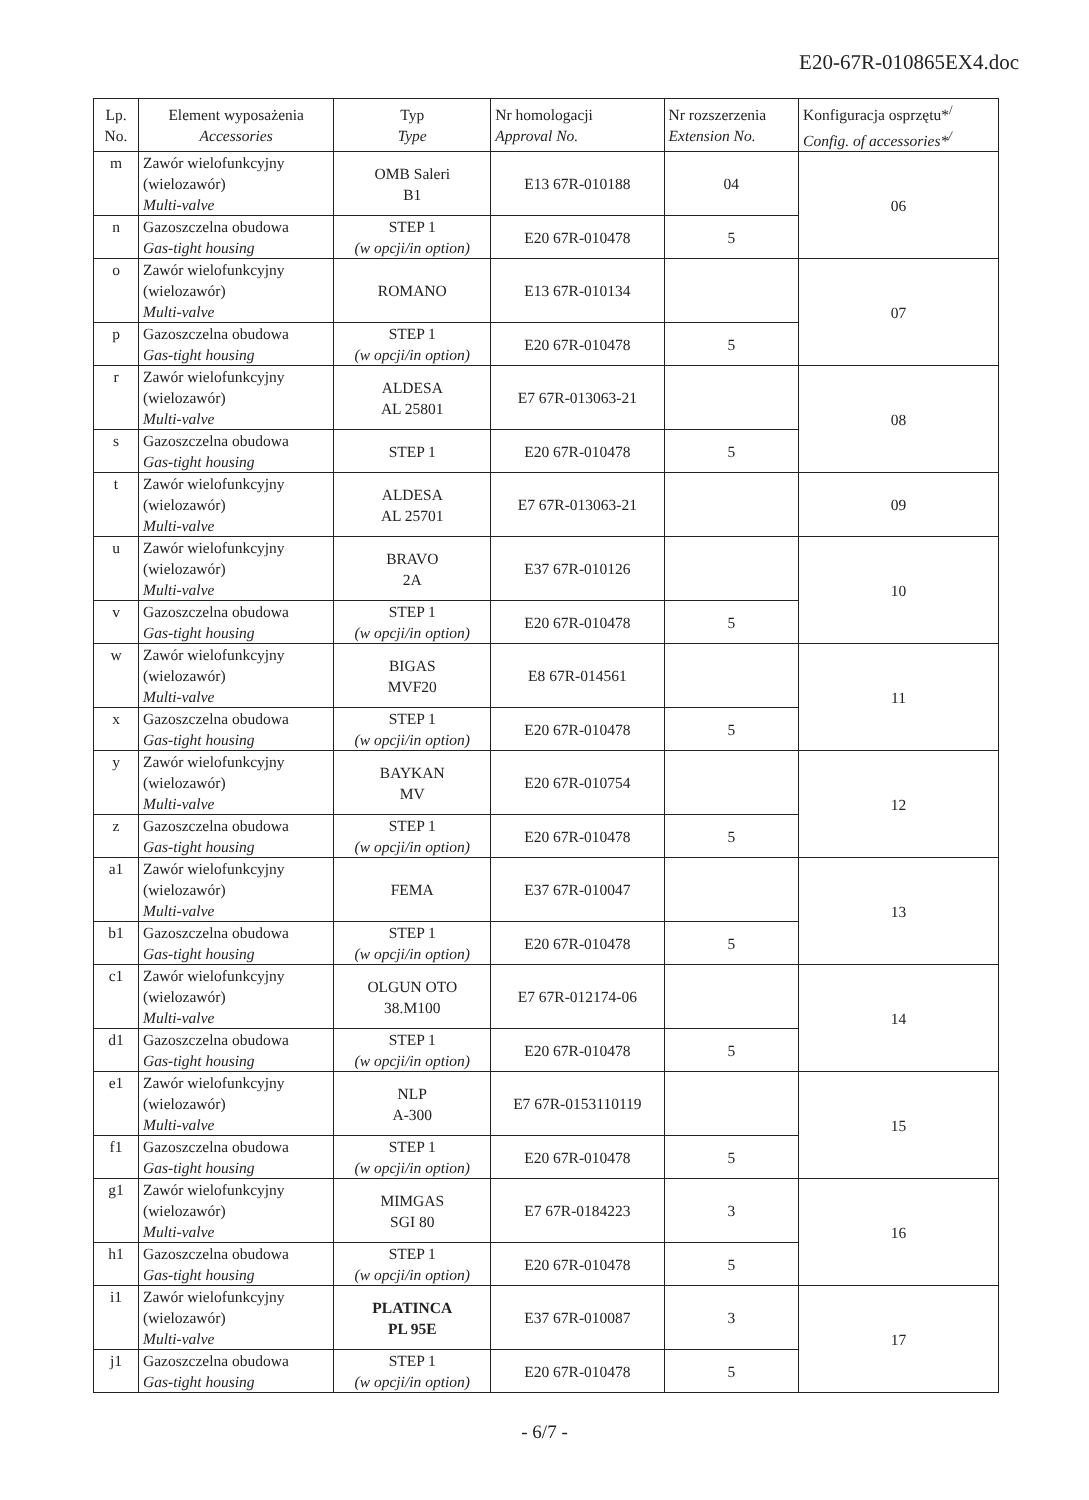E20-67R-010865EX4.doc
| Lp. No. | Element wyposażenia Accessories | Typ Type | Nr homologacji Approval No. | Nr rozszerzenia Extension No. | Konfiguracja osprzętu*<sup>/</sup> Config. of accessories*<sup>/</sup> |
| --- | --- | --- | --- | --- | --- |
| m | Zawór wielofunkcyjny (wielozawór) Multi-valve | OMB Saleri B1 | E13 67R-010188 | 04 | 06 |
| n | Gazoszczelna obudowa Gas-tight housing | STEP 1 (w opcji/in option) | E20 67R-010478 | 5 | |
| o | Zawór wielofunkcyjny (wielozawór) Multi-valve | ROMANO | E13 67R-010134 | | 07 |
| p | Gazoszczelna obudowa Gas-tight housing | STEP 1 (w opcji/in option) | E20 67R-010478 | 5 | |
| r | Zawór wielofunkcyjny (wielozawór) Multi-valve | ALDESA AL 25801 | E7 67R-013063-21 | | 08 |
| s | Gazoszczelna obudowa Gas-tight housing | STEP 1 | E20 67R-010478 | 5 | |
| t | Zawór wielofunkcyjny (wielozawór) Multi-valve | ALDESA AL 25701 | E7 67R-013063-21 | | 09 |
| u | Zawór wielofunkcyjny (wielozawór) Multi-valve | BRAVO 2A | E37 67R-010126 | | 10 |
| v | Gazoszczelna obudowa Gas-tight housing | STEP 1 (w opcji/in option) | E20 67R-010478 | 5 | |
| w | Zawór wielofunkcyjny (wielozawór) Multi-valve | BIGAS MVF20 | E8 67R-014561 | | 11 |
| x | Gazoszczelna obudowa Gas-tight housing | STEP 1 (w opcji/in option) | E20 67R-010478 | 5 | |
| y | Zawór wielofunkcyjny (wielozawór) Multi-valve | BAYKAN MV | E20 67R-010754 | | 12 |
| z | Gazoszczelna obudowa Gas-tight housing | STEP 1 (w opcji/in option) | E20 67R-010478 | 5 | |
| a1 | Zawór wielofunkcyjny (wielozawór) Multi-valve | FEMA | E37 67R-010047 | | 13 |
| b1 | Gazoszczelna obudowa Gas-tight housing | STEP 1 (w opcji/in option) | E20 67R-010478 | 5 | |
| c1 | Zawór wielofunkcyjny (wielozawór) Multi-valve | OLGUN OTO 38.M100 | E7 67R-012174-06 | | 14 |
| d1 | Gazoszczelna obudowa Gas-tight housing | STEP 1 (w opcji/in option) | E20 67R-010478 | 5 | |
| e1 | Zawór wielofunkcyjny (wielozawór) Multi-valve | NLP A-300 | E7 67R-0153110119 | | 15 |
| f1 | Gazoszczelna obudowa Gas-tight housing | STEP 1 (w opcji/in option) | E20 67R-010478 | 5 | |
| g1 | Zawór wielofunkcyjny (wielozawór) Multi-valve | MIMGAS SGI 80 | E7 67R-0184223 | 3 | 16 |
| h1 | Gazoszczelna obudowa Gas-tight housing | STEP 1 (w opcji/in option) | E20 67R-010478 | 5 | |
| i1 | Zawór wielofunkcyjny (wielozawór) Multi-valve | PLATINCA PL 95E | E37 67R-010087 | 3 | 17 |
| j1 | Gazoszczelna obudowa Gas-tight housing | STEP 1 (w opcji/in option) | E20 67R-010478 | 5 | |
- 6/7 -